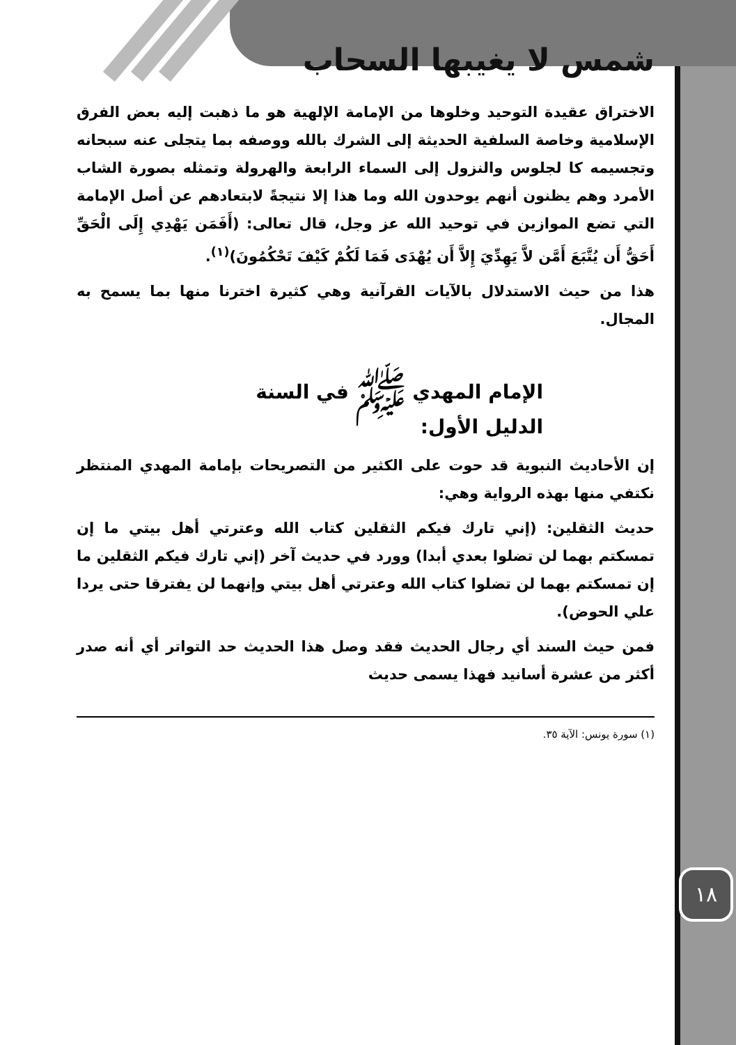١٨
شمس لا يغيبها السحاب
الاختراق عقيدة التوحيد وخلوها من الإمامة الإلهية هو ما ذهبت إليه بعض الفرق الإسلامية وخاصة السلفية الحديثة إلى الشرك بالله ووصفه بما يتجلى عنه سبحانه وتجسيمه كا لجلوس والنزول إلى السماء الرابعة والهرولة وتمثله بصورة الشاب الأمرد وهم يظنون أنهم يوحدون الله وما هذا إلا نتيجةً لابتعادهم عن أصل الإمامة التي تضع الموازين في توحيد الله عز وجل، قال تعالى: (أَفَمَن يَهْدِي إِلَى الْحَقِّ أَحَقُّ أَن يُتَّبَعَ أَمَّن لاَّ يَهِدِّيَ إِلاَّ أَن يُهْدَى فَمَا لَكُمْ كَيْفَ تَحْكُمُونَ)<sup>(١)</sup>.
هذا من حيث الاستدلال بالآيات القرآنية وهي كثيرة اخترنا منها بما يسمح به المجال.
الإمام المهدي ﷺ في السنة
الدليل الأول:
إن الأحاديث النبوية قد حوت على الكثير من التصريحات بإمامة المهدي المنتظر نكتفي منها بهذه الرواية وهي:
حديث الثقلين: (إني تارك فيكم الثقلين كتاب الله وعترتي أهل بيتي ما إن تمسكتم بهما لن تضلوا بعدي أبدا) وورد في حديث آخر (إني تارك فيكم الثقلين ما إن تمسكتم بهما لن تضلوا كتاب الله وعترتي أهل بيتي وإنهما لن يفترقا حتى يردا علي الحوض).
فمن حيث السند أي رجال الحديث فقد وصل هذا الحديث حد التواتر أي أنه صدر أكثر من عشرة أسانيد فهذا يسمى حديث
(١) سورة يونس: الآية ٣٥.